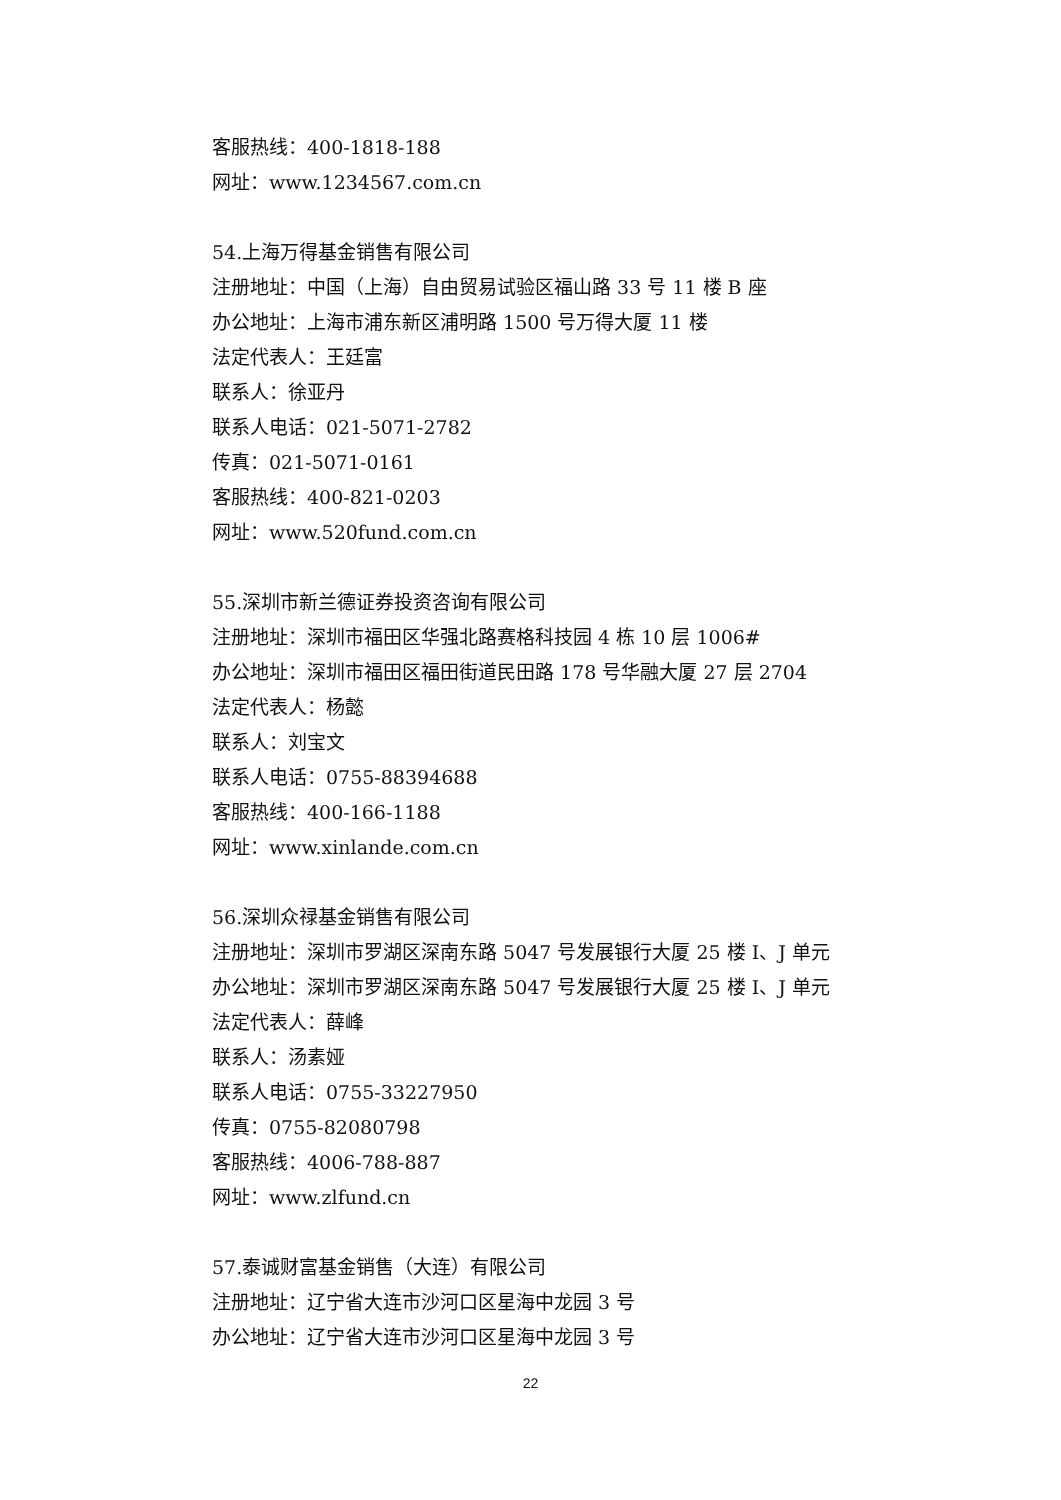客服热线：400-1818-188
网址：www.1234567.com.cn
54.上海万得基金销售有限公司
注册地址：中国（上海）自由贸易试验区福山路 33 号 11 楼 B 座
办公地址：上海市浦东新区浦明路 1500 号万得大厦 11 楼
法定代表人：王廷富
联系人：徐亚丹
联系人电话：021-5071-2782
传真：021-5071-0161
客服热线：400-821-0203
网址：www.520fund.com.cn
55.深圳市新兰德证券投资咨询有限公司
注册地址：深圳市福田区华强北路赛格科技园 4 栋 10 层 1006#
办公地址：深圳市福田区福田街道民田路 178 号华融大厦 27 层 2704
法定代表人：杨懿
联系人：刘宝文
联系人电话：0755-88394688
客服热线：400-166-1188
网址：www.xinlande.com.cn
56.深圳众禄基金销售有限公司
注册地址：深圳市罗湖区深南东路 5047 号发展银行大厦 25 楼 I、J 单元
办公地址：深圳市罗湖区深南东路 5047 号发展银行大厦 25 楼 I、J 单元
法定代表人：薛峰
联系人：汤素娅
联系人电话：0755-33227950
传真：0755-82080798
客服热线：4006-788-887
网址：www.zlfund.cn
57.泰诚财富基金销售（大连）有限公司
注册地址：辽宁省大连市沙河口区星海中龙园 3 号
办公地址：辽宁省大连市沙河口区星海中龙园 3 号
22